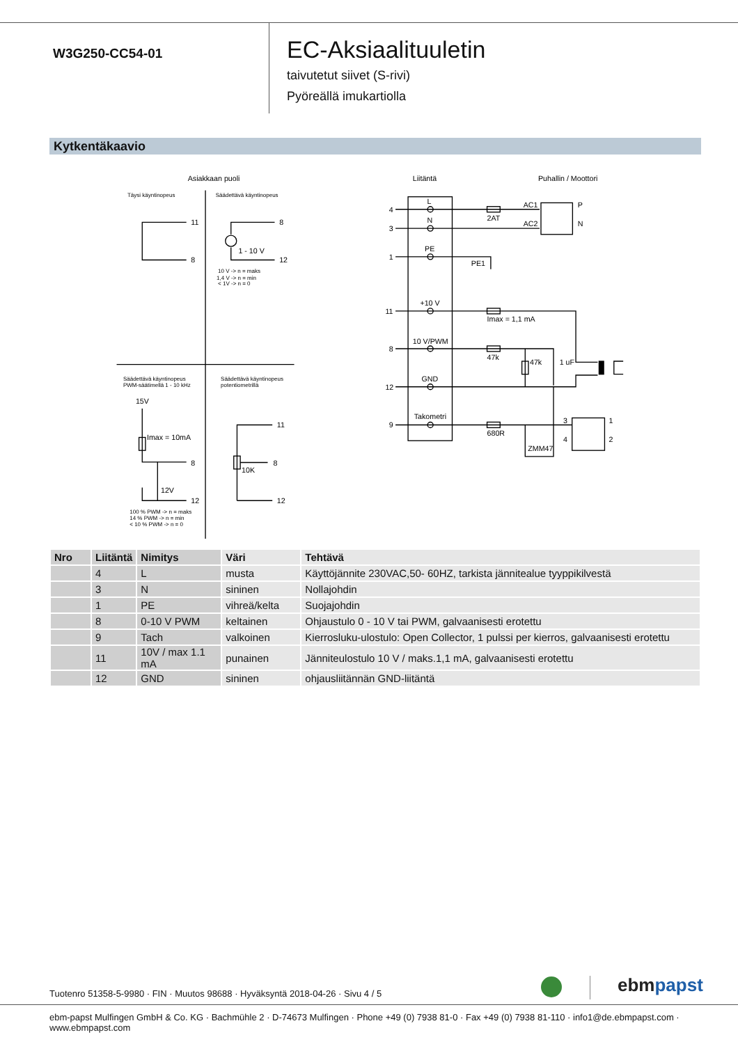W3G250-CC54-01
EC-Aksiaalituuletin
taivutetut siivet (S-rivi)
Pyöreällä imukartiolla
Kytkentäkaavio
Asiakkaan puoli
Liitäntä
Puhallin / Moottori
Täysi käyntinopeus
Säädettävä käyntinopeus
11
8
8
12
1 - 10 V
10 V -> n = maks
1,4 V -> n = min
< 1V -> n = 0
Säädettävä käyntinopeus
PWM-säätimellä 1 - 10 kHz
Säädettävä käyntinopeus
potentiometrillä
15V
Imax = 10mA
8
12V
12
100 % PWM -> n = maks
14 % PWM -> n = min
< 10 % PWM -> n = 0
11
8
10K
12
4
3
1
11
8
12
9
L
N
PE
+10 V
10 V/PWM
GND
Takometri
2AT
AC1
AC2
P
N
PE1
Imax = 1,1 mA
47k
47k
1 uF
680R
ZMM47
3
4
1
2
| Nro | Liitäntä | Nimitys | Väri | Tehtävä |
| --- | --- | --- | --- | --- |
| | 4 | L | musta | Käyttöjännite 230VAC,50- 60HZ, tarkista jännitealue tyyppikilvestä |
| | 3 | N | sininen | Nollajohdin |
| | 1 | PE | vihreä/kelta | Suojajohdin |
| | 8 | 0-10 V PWM | keltainen | Ohjaustulo 0 - 10 V tai PWM, galvaanisesti erotettu |
| | 9 | Tach | valkoinen | Kierrosluku-ulostulo: Open Collector, 1 pulssi per kierros, galvaanisesti erotettu |
| | 11 | 10V / max 1.1 mA | punainen | Jänniteulostulo 10 V / maks.1,1 mA, galvaanisesti erotettu |
| | 12 | GND | sininen | ohjausliitännän GND-liitäntä |
Tuotenro 51358-5-9980 · FIN · Muutos 98688 · Hyväksyntä 2018-04-26 · Sivu 4 / 5
ebm papst
ebm-papst Mulfingen GmbH & Co. KG · Bachmühle 2 · D-74673 Mulfingen · Phone +49 (0) 7938 81-0 · Fax +49 (0) 7938 81-110 · info1@de.ebmpapst.com · www.ebmpapst.com